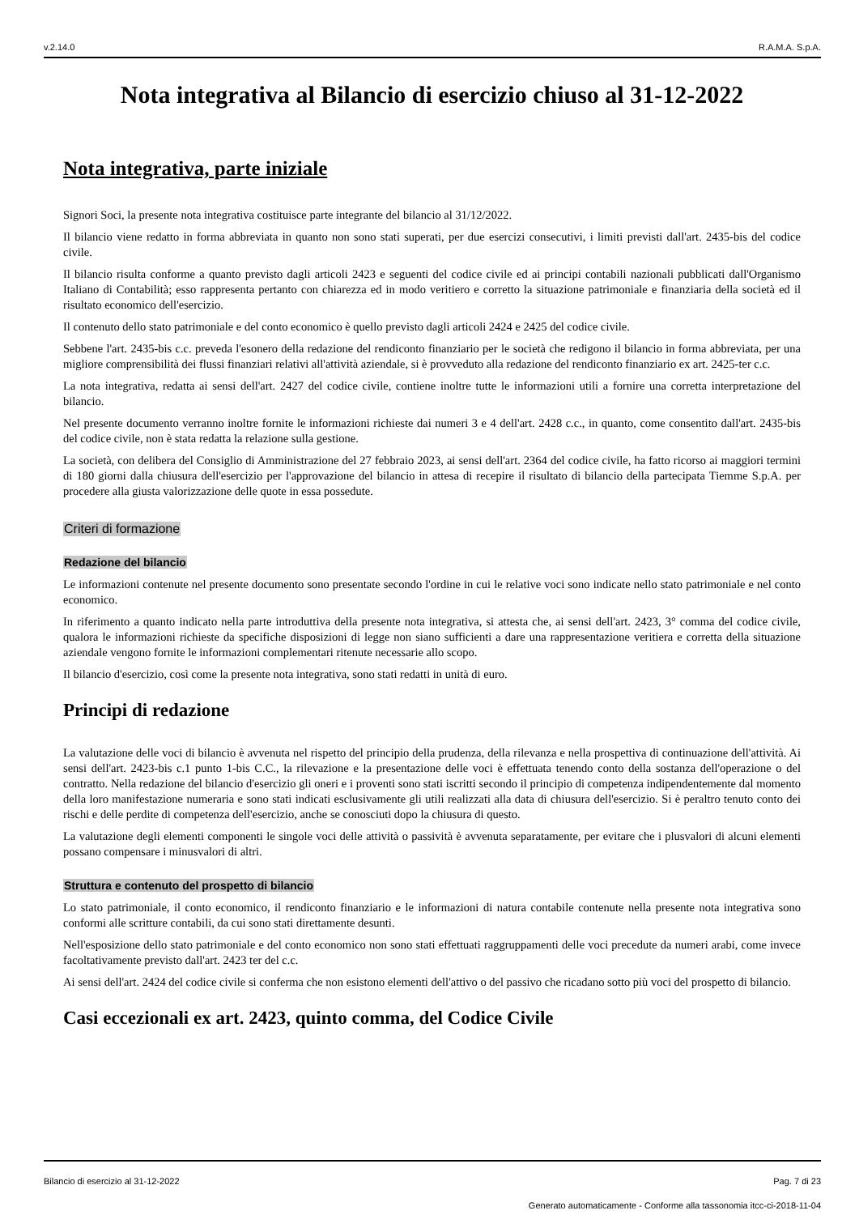v.2.14.0 R.A.M.A. S.p.A.
Nota integrativa al Bilancio di esercizio chiuso al 31-12-2022
Nota integrativa, parte iniziale
Signori Soci, la presente nota integrativa costituisce parte integrante del bilancio al 31/12/2022.
Il bilancio viene redatto in forma abbreviata in quanto non sono stati superati, per due esercizi consecutivi, i limiti previsti dall'art. 2435-bis del codice civile.
Il bilancio risulta conforme a quanto previsto dagli articoli 2423 e seguenti del codice civile ed ai principi contabili nazionali pubblicati dall'Organismo Italiano di Contabilità; esso rappresenta pertanto con chiarezza ed in modo veritiero e corretto la situazione patrimoniale e finanziaria della società ed il risultato economico dell'esercizio.
Il contenuto dello stato patrimoniale e del conto economico è quello previsto dagli articoli 2424 e 2425 del codice civile.
Sebbene l'art. 2435-bis c.c. preveda l'esonero della redazione del rendiconto finanziario per le società che redigono il bilancio in forma abbreviata, per una migliore comprensibilità dei flussi finanziari relativi all'attività aziendale, si è provveduto alla redazione del rendiconto finanziario ex art. 2425-ter c.c.
La nota integrativa, redatta ai sensi dell'art. 2427 del codice civile, contiene inoltre tutte le informazioni utili a fornire una corretta interpretazione del bilancio.
Nel presente documento verranno inoltre fornite le informazioni richieste dai numeri 3 e 4 dell'art. 2428 c.c., in quanto, come consentito dall'art. 2435-bis del codice civile, non è stata redatta la relazione sulla gestione.
La società, con delibera del Consiglio di Amministrazione del 27 febbraio 2023, ai sensi dell'art. 2364 del codice civile, ha fatto ricorso ai maggiori termini di 180 giorni dalla chiusura dell'esercizio per l'approvazione del bilancio in attesa di recepire il risultato di bilancio della partecipata Tiemme S.p.A. per procedere alla giusta valorizzazione delle quote in essa possedute.
Criteri di formazione
Redazione del bilancio
Le informazioni contenute nel presente documento sono presentate secondo l'ordine in cui le relative voci sono indicate nello stato patrimoniale e nel conto economico.
In riferimento a quanto indicato nella parte introduttiva della presente nota integrativa, si attesta che, ai sensi dell'art. 2423, 3° comma del codice civile, qualora le informazioni richieste da specifiche disposizioni di legge non siano sufficienti a dare una rappresentazione veritiera e corretta della situazione aziendale vengono fornite le informazioni complementari ritenute necessarie allo scopo.
Il bilancio d'esercizio, così come la presente nota integrativa, sono stati redatti in unità di euro.
Principi di redazione
La valutazione delle voci di bilancio è avvenuta nel rispetto del principio della prudenza, della rilevanza e nella prospettiva di continuazione dell'attività. Ai sensi dell'art. 2423-bis c.1 punto 1-bis C.C., la rilevazione e la presentazione delle voci è effettuata tenendo conto della sostanza dell'operazione o del contratto. Nella redazione del bilancio d'esercizio gli oneri e i proventi sono stati iscritti secondo il principio di competenza indipendentemente dal momento della loro manifestazione numeraria e sono stati indicati esclusivamente gli utili realizzati alla data di chiusura dell'esercizio. Si è peraltro tenuto conto dei rischi e delle perdite di competenza dell'esercizio, anche se conosciuti dopo la chiusura di questo.
La valutazione degli elementi componenti le singole voci delle attività o passività è avvenuta separatamente, per evitare che i plusvalori di alcuni elementi possano compensare i minusvalori di altri.
Struttura e contenuto del prospetto di bilancio
Lo stato patrimoniale, il conto economico, il rendiconto finanziario e le informazioni di natura contabile contenute nella presente nota integrativa sono conformi alle scritture contabili, da cui sono stati direttamente desunti.
Nell'esposizione dello stato patrimoniale e del conto economico non sono stati effettuati raggruppamenti delle voci precedute da numeri arabi, come invece facoltativamente previsto dall'art. 2423 ter del c.c.
Ai sensi dell'art. 2424 del codice civile si conferma che non esistono elementi dell'attivo o del passivo che ricadano sotto più voci del prospetto di bilancio.
Casi eccezionali ex art. 2423, quinto comma, del Codice Civile
Bilancio di esercizio al 31-12-2022 Pag. 7 di 23
Generato automaticamente - Conforme alla tassonomia itcc-ci-2018-11-04